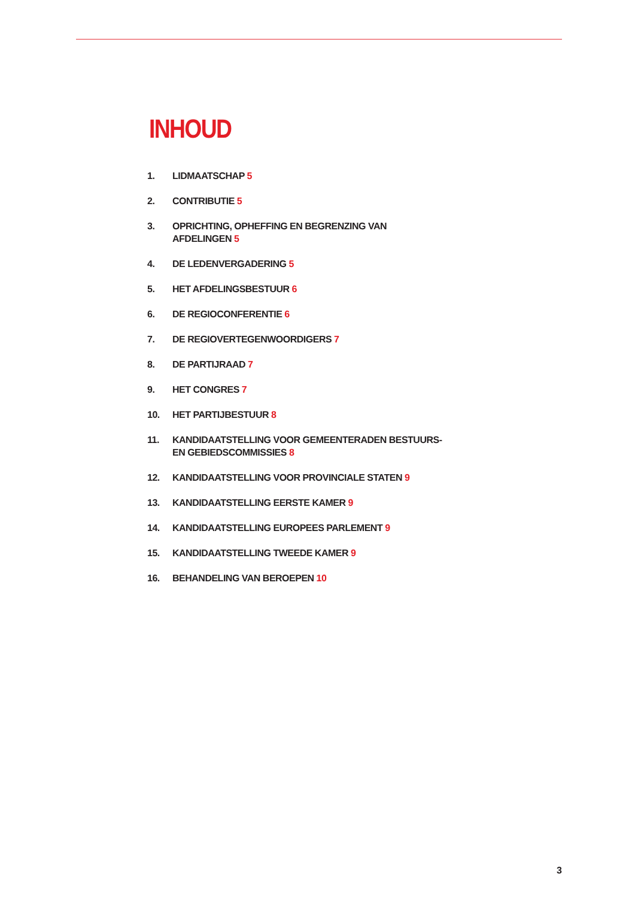INHOUD
1. LIDMAATSCHAP 5
2. CONTRIBUTIE 5
3. OPRICHTING, OPHEFFING EN BEGRENZING VAN AFDELINGEN 5
4. DE LEDENVERGADERING 5
5. HET AFDELINGSBESTUUR 6
6. DE REGIOCONFERENTIE 6
7. DE REGIOVERTEGENWOORDIGERS 7
8. DE PARTIJRAAD 7
9. HET CONGRES 7
10. HET PARTIJBESTUUR 8
11. KANDIDAATSTELLING VOOR GEMEENTERADEN BESTUURS- EN GEBIEDSCOMMISSIES 8
12. KANDIDAATSTELLING VOOR PROVINCIALE STATEN 9
13. KANDIDAATSTELLING EERSTE KAMER 9
14. KANDIDAATSTELLING EUROPEES PARLEMENT 9
15. KANDIDAATSTELLING TWEEDE KAMER 9
16. BEHANDELING VAN BEROEPEN 10
3